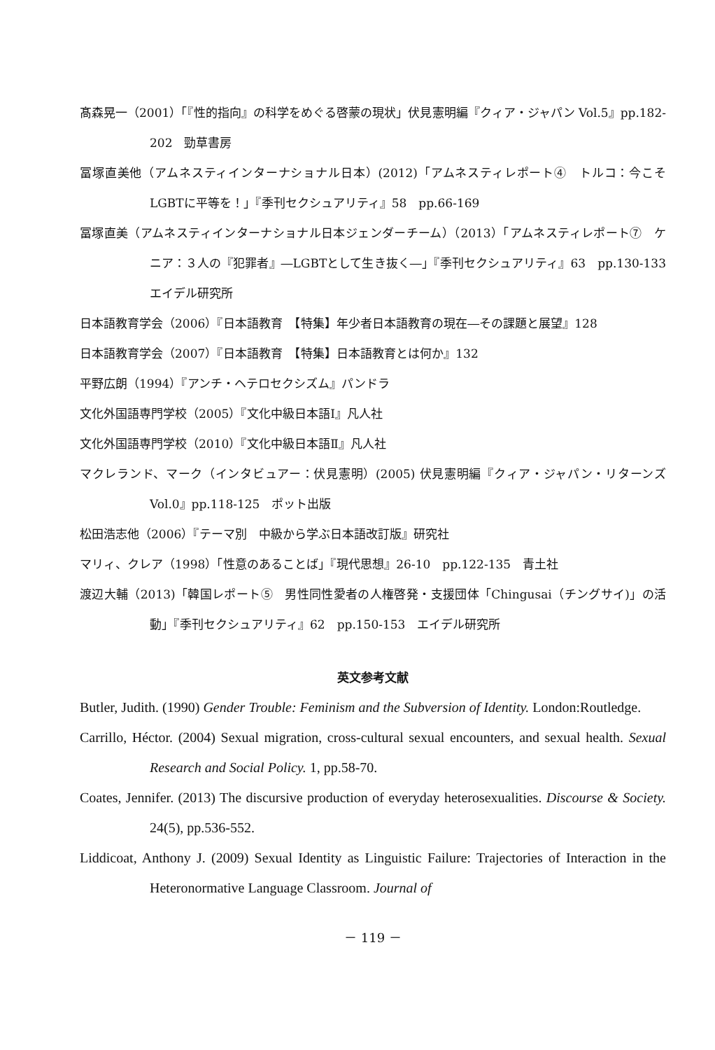髙森晃一（2001）「『性的指向』の科学をめぐる啓蒙の現状」伏見憲明編『クィア・ジャパン Vol.5』pp.182-202　勁草書房
冨塚直美他（アムネスティインターナショナル日本）(2012)「アムネスティレポート④　トルコ：今こそLGBTに平等を！」『季刊セクシュアリティ』58　pp.66-169
冨塚直美（アムネスティインターナショナル日本ジェンダーチーム）（2013）「アムネスティレポート⑦　ケニア：３人の『犯罪者』―LGBTとして生き抜く―」『季刊セクシュアリティ』63　pp.130-133　エイデル研究所
日本語教育学会（2006）『日本語教育　【特集】年少者日本語教育の現在―その課題と展望』128
日本語教育学会（2007）『日本語教育　【特集】日本語教育とは何か』132
平野広朗（1994）『アンチ・ヘテロセクシズム』パンドラ
文化外国語専門学校（2005）『文化中級日本語Ⅰ』凡人社
文化外国語専門学校（2010）『文化中級日本語Ⅱ』凡人社
マクレランド、マーク（インタビュアー：伏見憲明）(2005) 伏見憲明編『クィア・ジャパン・リターンズ Vol.0』pp.118-125　ポット出版
松田浩志他（2006）『テーマ別　中級から学ぶ日本語改訂版』研究社
マリィ、クレア（1998）「性意のあることば」『現代思想』26-10　pp.122-135　青土社
渡辺大輔（2013)「韓国レポート⑤　男性同性愛者の人権啓発・支援団体「Chingusai（チングサイ)」の活動」『季刊セクシュアリティ』62　pp.150-153　エイデル研究所
英文参考文献
Butler, Judith. (1990) Gender Trouble: Feminism and the Subversion of Identity. London:Routledge.
Carrillo, Héctor. (2004) Sexual migration, cross-cultural sexual encounters, and sexual health. Sexual Research and Social Policy. 1, pp.58-70.
Coates, Jennifer. (2013) The discursive production of everyday heterosexualities. Discourse & Society. 24(5), pp.536-552.
Liddicoat, Anthony J. (2009) Sexual Identity as Linguistic Failure: Trajectories of Interaction in the Heteronormative Language Classroom. Journal of
－ 119 －